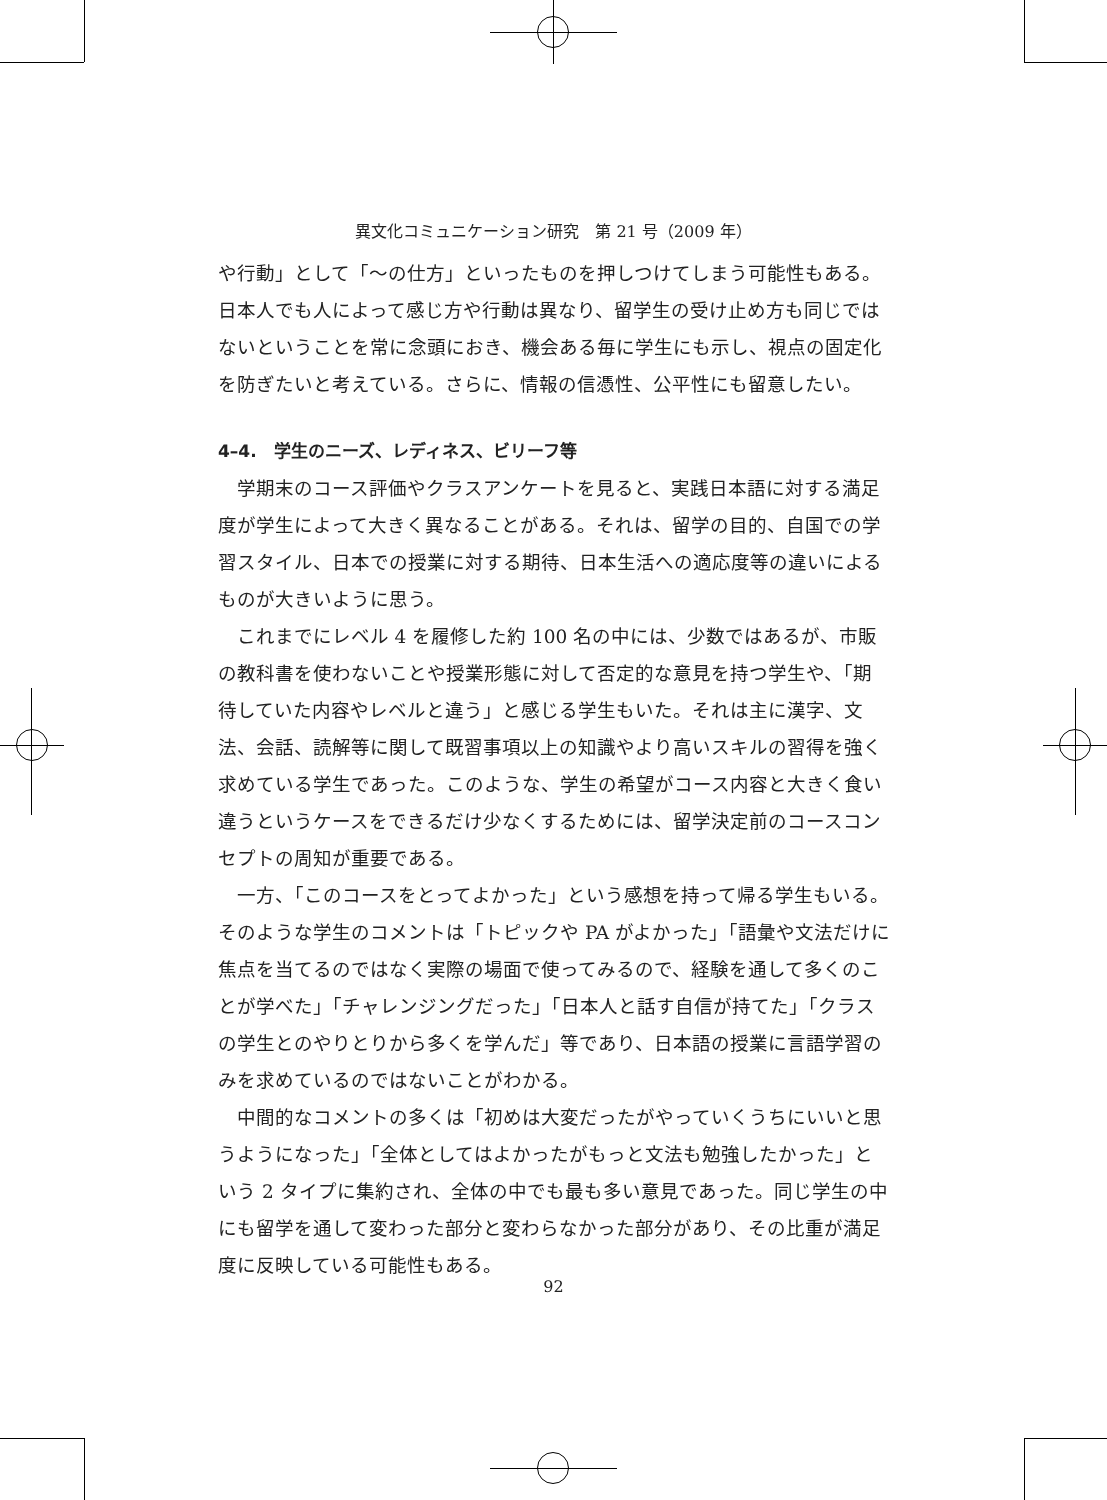異文化コミュニケーション研究　第 21 号（2009 年）
や行動」として「〜の仕方」といったものを押しつけてしまう可能性もある。日本人でも人によって感じ方や行動は異なり、留学生の受け止め方も同じではないということを常に念頭におき、機会ある毎に学生にも示し、視点の固定化を防ぎたいと考えている。さらに、情報の信憑性、公平性にも留意したい。
4–4.　学生のニーズ、レディネス、ビリーフ等
学期末のコース評価やクラスアンケートを見ると、実践日本語に対する満足度が学生によって大きく異なることがある。それは、留学の目的、自国での学習スタイル、日本での授業に対する期待、日本生活への適応度等の違いによるものが大きいように思う。
これまでにレベル 4 を履修した約 100 名の中には、少数ではあるが、市販の教科書を使わないことや授業形態に対して否定的な意見を持つ学生や、「期待していた内容やレベルと違う」と感じる学生もいた。それは主に漢字、文法、会話、読解等に関して既習事項以上の知識やより高いスキルの習得を強く求めている学生であった。このような、学生の希望がコース内容と大きく食い違うというケースをできるだけ少なくするためには、留学決定前のコースコンセプトの周知が重要である。
一方、「このコースをとってよかった」という感想を持って帰る学生もいる。そのような学生のコメントは「トピックや PA がよかった」「語彙や文法だけに焦点を当てるのではなく実際の場面で使ってみるので、経験を通して多くのことが学べた」「チャレンジングだった」「日本人と話す自信が持てた」「クラスの学生とのやりとりから多くを学んだ」等であり、日本語の授業に言語学習のみを求めているのではないことがわかる。
中間的なコメントの多くは「初めは大変だったがやっていくうちにいいと思うようになった」「全体としてはよかったがもっと文法も勉強したかった」という 2 タイプに集約され、全体の中でも最も多い意見であった。同じ学生の中にも留学を通して変わった部分と変わらなかった部分があり、その比重が満足度に反映している可能性もある。
92